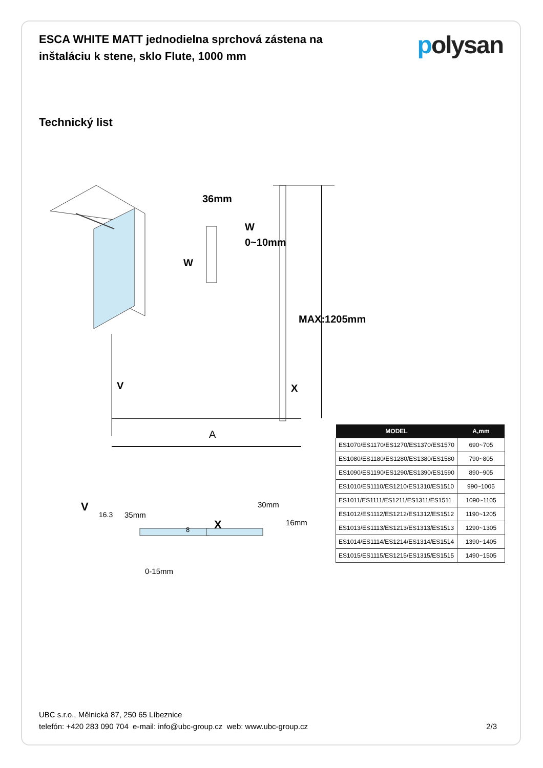ESCA WHITE MATT jednodielna sprchová zástena na inštaláciu k stene, sklo Flute, 1000 mm
polysan
Technický list
36mm
W
W
0~10mm
MAX:1205mm
V X
A
V
16.3 35mm
8
0-15mm
X
30mm
16mm
| MODEL | A,mm |
| --- | --- |
| ES1070/ES1170/ES1270/ES1370/ES1570 | 690~705 |
| ES1080/ES1180/ES1280/ES1380/ES1580 | 790~805 |
| ES1090/ES1190/ES1290/ES1390/ES1590 | 890~905 |
| ES1010/ES1110/ES1210/ES1310/ES1510 | 990~1005 |
| ES1011/ES1111/ES1211/ES1311/ES1511 | 1090~1105 |
| ES1012/ES1112/ES1212/ES1312/ES1512 | 1190~1205 |
| ES1013/ES1113/ES1213/ES1313/ES1513 | 1290~1305 |
| ES1014/ES1114/ES1214/ES1314/ES1514 | 1390~1405 |
| ES1015/ES1115/ES1215/ES1315/ES1515 | 1490~1505 |
UBC s.r.o., Mělnická 87, 250 65 Líbeznice
telefón: +420 283 090 704 e-mail: info@ubc-group.cz web: www.ubc-group.cz
2/3